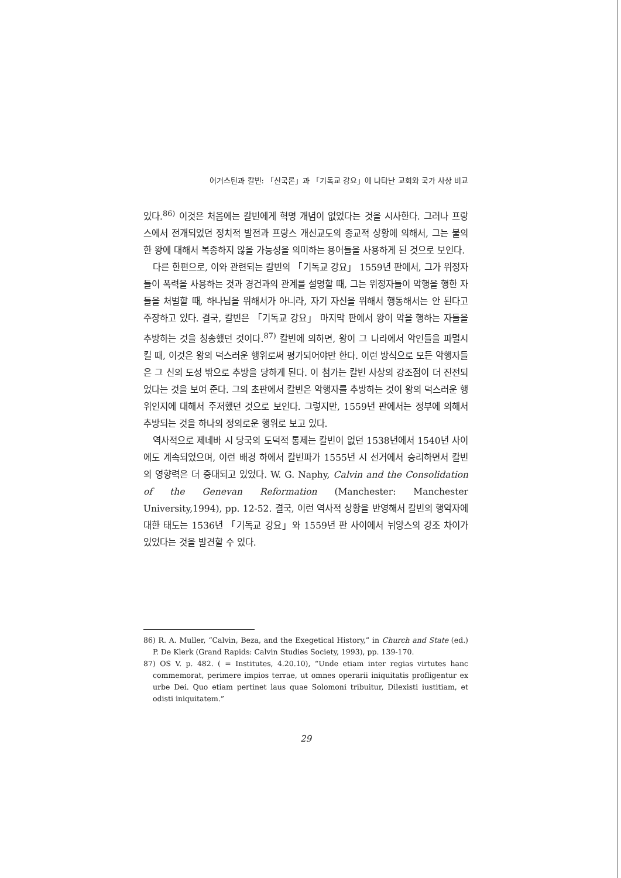어거스틴과 칼빈: 「신국론」과 「기독교 강요」에 나타난 교회와 국가 사상 비교
있다.<sup>86)</sup> 이것은 처음에는 칼빈에게 혁명 개념이 없었다는 것을 시사한다. 그러나 프랑스에서 전개되었던 정치적 발전과 프랑스 개신교도의 종교적 상황에 의해서, 그는 불의한 왕에 대해서 복종하지 않을 가능성을 의미하는 용어들을 사용하게 된 것으로 보인다.
다른 한편으로, 이와 관련되는 칼빈의 「기독교 강요」 1559년 판에서, 그가 위정자들이 폭력을 사용하는 것과 경건과의 관계를 설명할 때, 그는 위정자들이 악행을 행한 자들을 처벌할 때, 하나님을 위해서가 아니라, 자기 자신을 위해서 행동해서는 안 된다고 주장하고 있다. 결국, 칼빈은 「기독교 강요」 마지막 판에서 왕이 악을 행하는 자들을 추방하는 것을 칭송했던 것이다.<sup>87)</sup> 칼빈에 의하면, 왕이 그 나라에서 악인들을 파멸시킬 때, 이것은 왕의 덕스러운 행위로써 평가되어야만 한다. 이런 방식으로 모든 악행자들은 그 신의 도성 밖으로 추방을 당하게 된다. 이 첨가는 칼빈 사상의 강조점이 더 진전되었다는 것을 보여 준다. 그의 초판에서 칼빈은 악행자를 추방하는 것이 왕의 덕스러운 행위인지에 대해서 주저했던 것으로 보인다. 그렇지만, 1559년 판에서는 정부에 의해서 추방되는 것을 하나의 정의로운 행위로 보고 있다.
역사적으로 제네바 시 당국의 도덕적 통제는 칼빈이 없던 1538년에서 1540년 사이에도 계속되었으며, 이런 배경 하에서 칼빈파가 1555년 시 선거에서 승리하면서 칼빈의 영향력은 더 증대되고 있었다. W. G. Naphy, Calvin and the Consolidation of the Genevan Reformation (Manchester: Manchester University,1994), pp. 12-52. 결국, 이런 역사적 상황을 반영해서 칼빈의 행악자에 대한 태도는 1536년 「기독교 강요」와 1559년 판 사이에서 뉘앙스의 강조 차이가 있었다는 것을 발견할 수 있다.
86) R. A. Muller, “Calvin, Beza, and the Exegetical History,” in Church and State (ed.) P. De Klerk (Grand Rapids: Calvin Studies Society, 1993), pp. 139-170.
87) OS V. p. 482. ( = Institutes, 4.20.10), “Unde etiam inter regias virtutes hanc commemorat, perimere impios terrae, ut omnes operarii iniquitatis profligentur ex urbe Dei. Quo etiam pertinet laus quae Solomoni tribuitur, Dilexisti iustitiam, et odisti iniquitatem.”
29